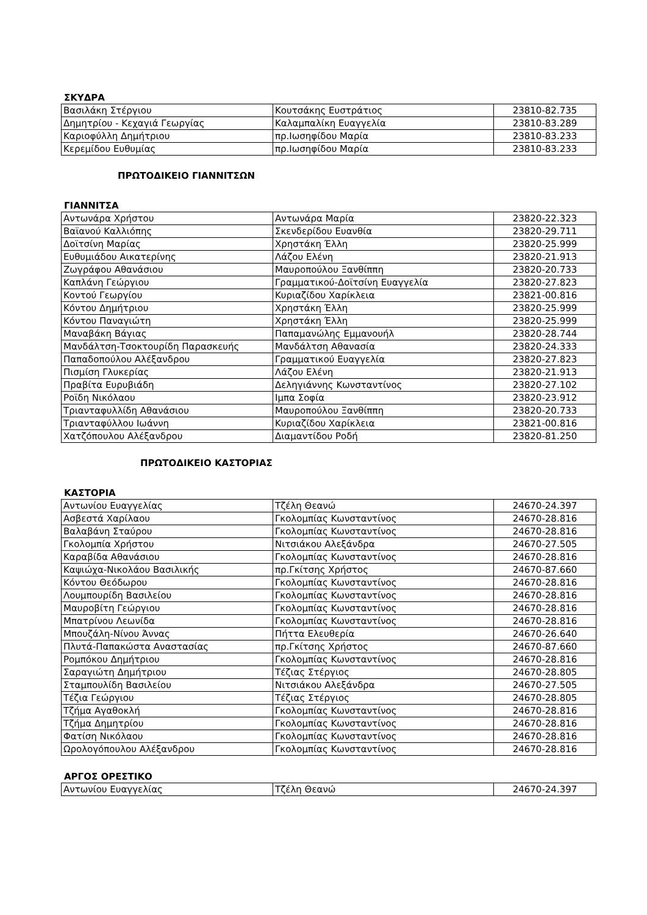ΣΚΥΔΡΑ
| Βασιλάκη Στέργιου | Κουτσάκης Ευστράτιος | 23810-82.735 |
| Δημητρίου - Κεχαγιά Γεωργίας | Καλαμπαλίκη Ευαγγελία | 23810-83.289 |
| Καριοφύλλη Δημήτριου | πρ.Ιωσηφίδου Μαρία | 23810-83.233 |
| Κερεμίδου Ευθυμίας | πρ.Ιωσηφίδου Μαρία | 23810-83.233 |
ΠΡΩΤΟΔΙΚΕΙΟ ΓΙΑΝΝΙΤΣΩΝ
ΓΙΑΝΝΙΤΣΑ
| Αντωνάρα Χρήστου | Αντωνάρα Μαρία | 23820-22.323 |
| Βαϊανού Καλλιόπης | Σκενδερίδου Ευανθία | 23820-29.711 |
| Δοϊτσίνη Μαρίας | Χρηστάκη Έλλη | 23820-25.999 |
| Ευθυμιάδου Αικατερίνης | Λάζου Ελένη | 23820-21.913 |
| Ζωγράφου Αθανάσιου | Μαυροπούλου Ξανθίππη | 23820-20.733 |
| Καπλάνη Γεώργιου | Γραμματικού-Δοϊτσίνη Ευαγγελία | 23820-27.823 |
| Κοντού Γεωργίου | Κυριαζίδου Χαρίκλεια | 23821-00.816 |
| Κόντου Δημήτριου | Χρηστάκη Έλλη | 23820-25.999 |
| Κόντου Παναγιώτη | Χρηστάκη Έλλη | 23820-25.999 |
| Μαναβάκη Βάγιας | Παπαμανώλης Εμμανουήλ | 23820-28.744 |
| Μανδάλτση-Τσοκτουρίδη Παρασκευής | Μανδάλτση Αθανασία | 23820-24.333 |
| Παπαδοπούλου Αλέξανδρου | Γραμματικού Ευαγγελία | 23820-27.823 |
| Πισμίση Γλυκερίας | Λάζου Ελένη | 23820-21.913 |
| Πραβίτα Ευρυβιάδη | Δεληγιάννης Κωνσταντίνος | 23820-27.102 |
| Ροϊδη Νικόλαου | Ιμπα Σοφία | 23820-23.912 |
| Τριανταφυλλίδη Αθανάσιου | Μαυροπούλου Ξανθίππη | 23820-20.733 |
| Τριανταφύλλου Ιωάννη | Κυριαζίδου Χαρίκλεια | 23821-00.816 |
| Χατζόπουλου Αλέξανδρου | Διαμαντίδου Ροδή | 23820-81.250 |
ΠΡΩΤΟΔΙΚΕΙΟ ΚΑΣΤΟΡΙΑΣ
ΚΑΣΤΟΡΙΑ
| Αντωνίου Ευαγγελίας | Τζέλη Θεανώ | 24670-24.397 |
| Ασβεστά Χαρίλαου | Γκολομπίας Κωνσταντίνος | 24670-28.816 |
| Βαλαβάνη Σταύρου | Γκολομπίας Κωνσταντίνος | 24670-28.816 |
| Γκολομπία Χρήστου | Νιτσιάκου Αλεξάνδρα | 24670-27.505 |
| Καραβίδα Αθανάσιου | Γκολομπίας Κωνσταντίνος | 24670-28.816 |
| Καψιώχα-Νικολάου Βασιλικής | πρ.Γκίτσης Χρήστος | 24670-87.660 |
| Κόντου Θεόδωρου | Γκολομπίας Κωνσταντίνος | 24670-28.816 |
| Λουμπουρίδη Βασιλείου | Γκολομπίας Κωνσταντίνος | 24670-28.816 |
| Μαυροβίτη Γεώργιου | Γκολομπίας Κωνσταντίνος | 24670-28.816 |
| Μπατρίνου Λεωνίδα | Γκολομπίας Κωνσταντίνος | 24670-28.816 |
| Μπουζάλη-Νίνου Άννας | Πήττα Ελευθερία | 24670-26.640 |
| Πλυτά-Παπακώστα Αναστασίας | πρ.Γκίτσης Χρήστος | 24670-87.660 |
| Ρομπόκου Δημήτριου | Γκολομπίας Κωνσταντίνος | 24670-28.816 |
| Σαραγιώτη Δημήτριου | Τέζιας Στέργιος | 24670-28.805 |
| Σταμπουλίδη Βασιλείου | Νιτσιάκου Αλεξάνδρα | 24670-27.505 |
| Τέζια Γεώργιου | Τέζιας Στέργιος | 24670-28.805 |
| Τζήμα Αγαθοκλή | Γκολομπίας Κωνσταντίνος | 24670-28.816 |
| Τζήμα Δημητρίου | Γκολομπίας Κωνσταντίνος | 24670-28.816 |
| Φατίση Νικόλαου | Γκολομπίας Κωνσταντίνος | 24670-28.816 |
| Ωρολογόπουλου Αλέξανδρου | Γκολομπίας Κωνσταντίνος | 24670-28.816 |
ΑΡΓΟΣ ΟΡΕΣΤΙΚΟ
| Αντωνίου Ευαγγελίας | Τζέλη Θεανώ | 24670-24.397 |